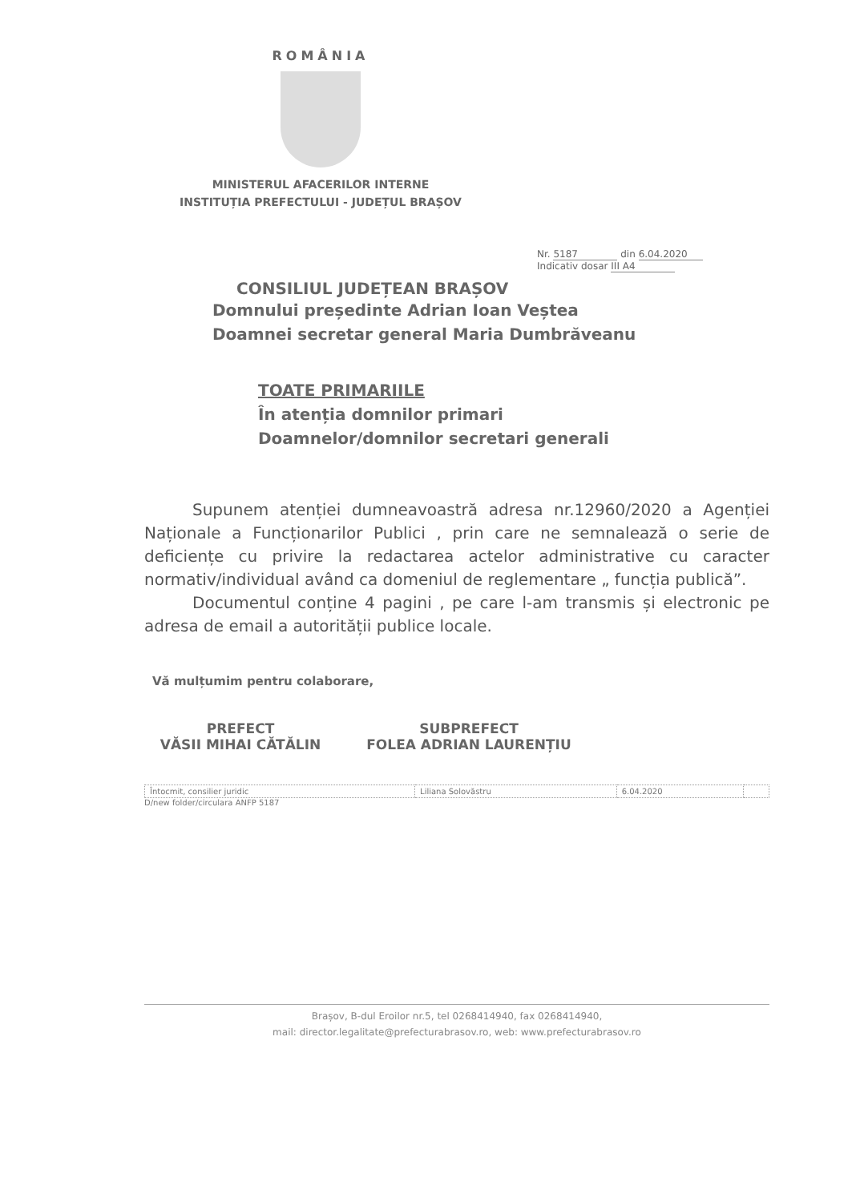ROMÂNIA
MINISTERUL AFACERILOR INTERNE
INSTITUȚIA PREFECTULUI - JUDEȚUL BRAȘOV
Nr. 5187 din 6.04.2020
Indicativ dosar III A4
CONSILIUL JUDEȚEAN BRAȘOV
Domnului președinte Adrian Ioan Veștea
Doamnei secretar general Maria Dumbrăveanu
TOATE PRIMARIILE
În atenția domnilor primari
Doamnelor/domnilor secretari generali
Supunem atenției dumneavoastră adresa nr.12960/2020 a Agenției Naționale a Funcționarilor Publici , prin care ne semnalează o serie de deficiențe cu privire la redactarea actelor administrative cu caracter normativ/individual având ca domeniul de reglementare „ funcția publică”.
Documentul conține 4 pagini , pe care l-am transmis și electronic pe adresa de email a autorității publice locale.
Vă mulțumim pentru colaborare,
PREFECT
VĂSII MIHAI CĂTĂLIN
SUBPREFECT
FOLEA ADRIAN LAURENȚIU
| Întocmit, consilier juridic | Liliana Solovăstru | 6.04.2020 | |
D/new folder/circulara ANFP 5187
Brașov, B-dul Eroilor nr.5, tel 0268414940, fax 0268414940,
mail: director.legalitate@prefecturabrasov.ro, web: www.prefecturabrasov.ro